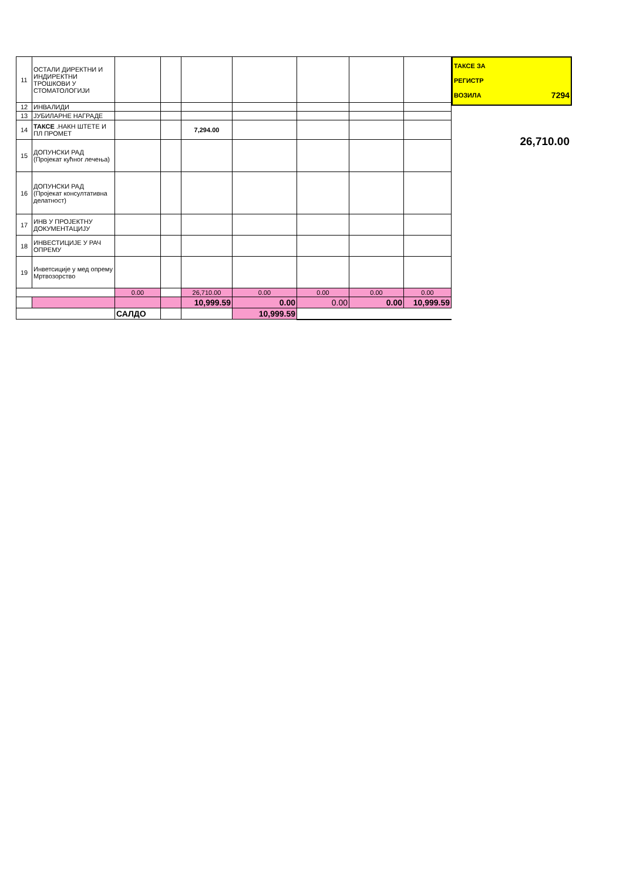| 11 | ОСТАЛИ ДИРЕКТНИ И ИНДИРЕКТНИ ТРОШКОВИ У СТОМАТОЛОГИЈИ | | | | | | | |
| 12 | ИНВАЛИДИ | | | | | | | |
| 13 | ЈУБИЛАРНЕ НАГРАДЕ | | | | | | | |
| 14 | ТАКСЕ .НАКН ШТЕТЕ И ПЛ ПРОМЕТ | | | 7,294.00 | | | | |
| 15 | ДОПУНСКИ РАД (Пројекат кућног лечења) | | | | | | | |
| 16 | ДОПУНСКИ РАД (Пројекат консултативна делатност) | | | | | | | |
| 17 | ИНВ У ПРОЈЕКТНУ ДОКУМЕНТАЦИЈУ | | | | | | | |
| 18 | ИНВЕСТИЦИЈЕ У РАЧ ОПРЕМУ | | | | | | | |
| 19 | Инветсиције у мед опрему Мртвозорство | | | | | | | |
| | | 0.00 | | 26,710.00 | 0.00 | 0.00 | 0.00 | 0.00 |
| | | | | 10,999.59 | 0.00 | 0.00 | 0.00 | 10,999.59 |
| | | САЛДО | | | 10,999.59 | | | |
ТАКСЕ ЗА
РЕГИСТР
ВОЗИЛА 7294
26,710.00